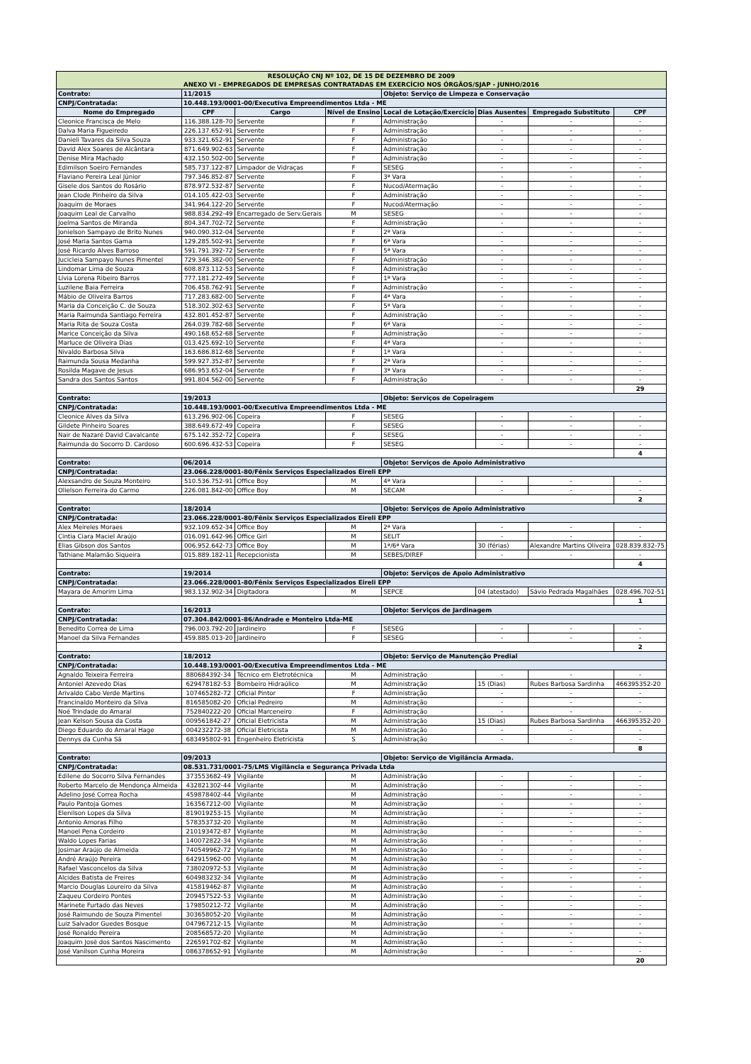| RESOLUÇÃO CNJ Nº 102, DE 15 DE DEZEMBRO DE 2009 ANEXO VI - EMPREGADOS DE EMPRESAS CONTRATADAS EM EXERCÍCIO NOS ÓRGÃOS/SJAP - JUNHO/2016 | | | | | | | |
| Contrato: | 11/2015 | | | Objeto: Serviço de Limpeza e Conservação | | | |
| CNPJ/Contratada: | 10.448.193/0001-00/Executiva Empreendimentos Ltda - ME | | | | | | |
| Nome do Empregado | CPF | Cargo | Nível de Ensino | Local de Lotação/Exercício | Dias Ausentes | Empregado Substituto | CPF |
| Cleonice Francisca de Melo | 116.388.128-70 | Servente | F | Administração | - | - | - |
| Dalva Maria Figueiredo | 226.137.652-91 | Servente | F | Administração | - | - | - |
| Danieli Tavares da Silva Souza | 933.321.652-91 | Servente | F | Administração | - | - | - |
| David Alex Soares de Alcântara | 871.649.902-63 | Servente | F | Administração | - | - | - |
| Denise Mira Machado | 432.150.502-00 | Servente | F | Administração | - | - | - |
| Edimilson Soeiro Fernandes | 585.737.122-87 | Limpador de Vidraças | F | SESEG | - | - | - |
| Flaviano Pereira Leal Júnior | 797.346.852-87 | Servente | F | 3ª Vara | - | - | - |
| Gisele dos Santos do Rosário | 878.972.532-87 | Servente | F | Nucod/Atermação | - | - | - |
| Jean Clode Pinheiro da Silva | 014.105.422-03 | Servente | F | Administração | - | - | - |
| Joaquim de Moraes | 341.964.122-20 | Servente | F | Nucod/Atermação | - | - | - |
| Joaquim Leal de Carvalho | 988.834.292-49 | Encarregado de Serv.Gerais | M | SESEG | - | - | - |
| Joelma Santos de Miranda | 804.347.702-72 | Servente | F | Administração | - | - | - |
| Jonielson Sampayo de Brito Nunes | 940.090.312-04 | Servente | F | 2ª Vara | - | - | - |
| José Maria Santos Gama | 129.285.502-91 | Servente | F | 6ª Vara | - | - | - |
| José Ricardo Alves Barroso | 591.791.392-72 | Servente | F | 5ª Vara | - | - | - |
| Jucicleia Sampayo Nunes Pimentel | 729.346.382-00 | Servente | F | Administração | - | - | - |
| Lindomar Lima de Souza | 608.873.112-53 | Servente | F | Administração | - | - | - |
| Lívia Lorena Ribeiro Barros | 777.181.272-49 | Servente | F | 1ª Vara | - | - | - |
| Luzilene Baia Ferreira | 706.458.762-91 | Servente | F | Administração | - | - | - |
| Mábio de Oliveira Barros | 717.283.682-00 | Servente | F | 4ª Vara | - | - | - |
| Maria da Conceição C. de Souza | 518.302.302-63 | Servente | F | 5ª Vara | - | - | - |
| Maria Raimunda Santiago Ferreira | 432.801.452-87 | Servente | F | Administração | - | - | - |
| Maria Rita de Souza Costa | 264.039.782-68 | Servente | F | 6ª Vara | - | - | - |
| Marice Conceição da Silva | 490.168.652-68 | Servente | F | Administração | - | - | - |
| Marluce de Oliveira Dias | 013.425.692-10 | Servente | F | 4ª Vara | - | - | - |
| Nivaldo Barbosa Silva | 163.686.812-68 | Servente | F | 1ª Vara | - | - | - |
| Raimunda Sousa Medanha | 599.927.352-87 | Servente | F | 2ª Vara | - | - | - |
| Rosilda Magave de Jesus | 686.953.652-04 | Servente | F | 3ª Vara | - | - | - |
| Sandra dos Santos Santos | 991.804.562-00 | Servente | F | Administração | - | - | - |
| | | | | | | | 29 |
| Contrato: | 19/2013 | | | Objeto: Serviços de Copeiragem | | | |
| CNPJ/Contratada: | 10.448.193/0001-00/Executiva Empreendimentos Ltda - ME | | | | | | |
| Cleonice Alves da Silva | 613.296.902-06 | Copeira | F | SESEG | - | - | - |
| Gildete Pinheiro Soares | 388.649.672-49 | Copeira | F | SESEG | - | - | - |
| Nair de Nazaré David Cavalcante | 675.142.352-72 | Copeira | F | SESEG | - | - | - |
| Raimunda do Socorro D. Cardoso | 600.696.432-53 | Copeira | F | SESEG | - | - | - |
| | | | | | | | 4 |
| Contrato: | 06/2014 | | | Objeto: Serviços de Apoio Administrativo | | | |
| CNPJ/Contratada: | 23.066.228/0001-80/Fênix Serviços Especializados Eireli EPP | | | | | | |
| Alexsandro de Souza Monteiro | 510.536.752-91 | Office Boy | M | 4ª Vara | - | - | - |
| Olielson Ferreira do Carmo | 226.081.842-00 | Office Boy | M | SECAM | - | - | - |
| | | | | | | | 2 |
| Contrato: | 18/2014 | | | Objeto: Serviços de Apoio Administrativo | | | |
| CNPJ/Contratada: | 23.066.228/0001-80/Fênix Serviços Especializados Eireli EPP | | | | | | |
| Alex Meireles Moraes | 932.109.652-34 | Office Boy | M | 2ª Vara | - | - | - |
| Cintia Ciara Maciel Araújo | 016.091.642-96 | Office Girl | M | SELIT | - | - | - |
| Elias Gibson dos Santos | 006.952.642-73 | Office Boy | M | 1ª/6ª Vara | 30 (férias) | Alexandre Martins Oliveira | 028.839.832-75 |
| Tathiane Malamão Siqueira | 015.889.182-11 | Recepcionista | M | SEBES/DIREF | - | - | - |
| | | | | | | | 4 |
| Contrato: | 19/2014 | | | Objeto: Serviços de Apoio Administrativo | | | |
| CNPJ/Contratada: | 23.066.228/0001-80/Fênix Serviços Especializados Eireli EPP | | | | | | |
| Mayara de Amorim Lima | 983.132.902-34 | Digitadora | M | SEPCE | 04 (atestado) | Sávio Pedrada Magalhães | 028.496.702-51 |
| | | | | | | | 1 |
| Contrato: | 16/2013 | | | Objeto: Serviços de Jardinagem | | | |
| CNPJ/Contratada: | 07.304.842/0001-86/Andrade e Monteiro Ltda-ME | | | | | | |
| Benedito Correa de Lima | 796.003.792-20 | Jardineiro | F | SESEG | - | - | - |
| Manoel da Silva Fernandes | 459.885.013-20 | Jardineiro | F | SESEG | - | - | - |
| | | | | | | | 2 |
| Contrato: | 18/2012 | | | Objeto: Serviço de Manutenção Predial | | | |
| CNPJ/Contratada: | 10.448.193/0001-00/Executiva Empreendimentos Ltda - ME | | | | | | |
| Agnaldo Teixeira Ferreira | 880684392-34 | Técnico em Eletrotécnica | M | Administração | - | - | - |
| Antoniel Azevedo Dias | 629478182-53 | Bombeiro Hidraúlico | M | Administração | 15 (Dias) | Rubes Barbosa Sardinha | 466395352-20 |
| Arivaldo Cabo Verde Martins | 107465282-72 | Oficial Pintor | F | Administração | - | - | - |
| Francinaldo Monteiro da Silva | 816585082-20 | Oficial Pedreiro | M | Administração | - | - | - |
| Noé Trindade do Amaral | 752840222-20 | Oficial Marceneiro | F | Administração | - | - | - |
| Jean Kelson Sousa da Costa | 009561842-27 | Oficial Eletricista | M | Administração | 15 (Dias) | Rubes Barbosa Sardinha | 466395352-20 |
| Diego Eduardo do Amaral Hage | 004232272-38 | Oficial Eletricista | M | Administração | - | - | - |
| Dennys da Cunha Sá | 683495802-91 | Engenheiro Eletricista | S | Administração | - | - | - |
| | | | | | | | 8 |
| Contrato: | 09/2013 | | | Objeto: Serviço de Vigilância Armada. | | | |
| CNPJ/Contratada: | 08.531.731/0001-75/LMS Vigilância e Segurança Privada Ltda | | | | | | |
| Edilene do Socorro Silva Fernandes | 373553682-49 | Vigilante | M | Administração | - | - | - |
| Roberto Marcelo de Mendonça Almeida | 432821302-44 | Vigilante | M | Administração | - | - | - |
| Adelino José Correa Rocha | 459878402-44 | Vigilante | M | Administração | - | - | - |
| Paulo Pantoja Gomes | 163567212-00 | Vigilante | M | Administração | - | - | - |
| Elenilson Lopes da Silva | 819019253-15 | Vigilante | M | Administração | - | - | - |
| Antonio Amoras Filho | 578353732-20 | Vigilante | M | Administração | - | - | - |
| Manoel Pena Cordeiro | 210193472-87 | Vigilante | M | Administração | - | - | - |
| Waldo Lopes Farias | 140072822-34 | Vigilante | M | Administração | - | - | - |
| Josimar Araújo de Almeida | 740549962-72 | Vigilante | M | Administração | - | - | - |
| André Araújo Pereira | 642915962-00 | Vigilante | M | Administração | - | - | - |
| Rafael Vasconcelos da Silva | 738020972-53 | Vigilante | M | Administração | - | - | - |
| Alcides Batista de Freires | 604983232-34 | Vigilante | M | Administração | - | - | - |
| Marcio Douglas Loureiro da Silva | 415819462-87 | Vigilante | M | Administração | - | - | - |
| Zaqueu Cordeiro Pontes | 209457522-53 | Vigilante | M | Administração | - | - | - |
| Marinete Furtado das Neves | 179850212-72 | Vigilante | M | Administração | - | - | - |
| José Raimundo de Souza Pimentel | 303658052-20 | Vigilante | M | Administração | - | - | - |
| Luiz Salvador Guedes Bosque | 047967212-15 | Vigilante | M | Administração | - | - | - |
| José Ronaldo Pereira | 208568572-20 | Vigilante | M | Administração | - | - | - |
| Joaquim José dos Santos Nascimento | 226591702-82 | Vigilante | M | Administração | - | - | - |
| José Vanilson Cunha Moreira | 086378652-91 | Vigilante | M | Administração | - | - | - |
| | | | | | | | 20 |